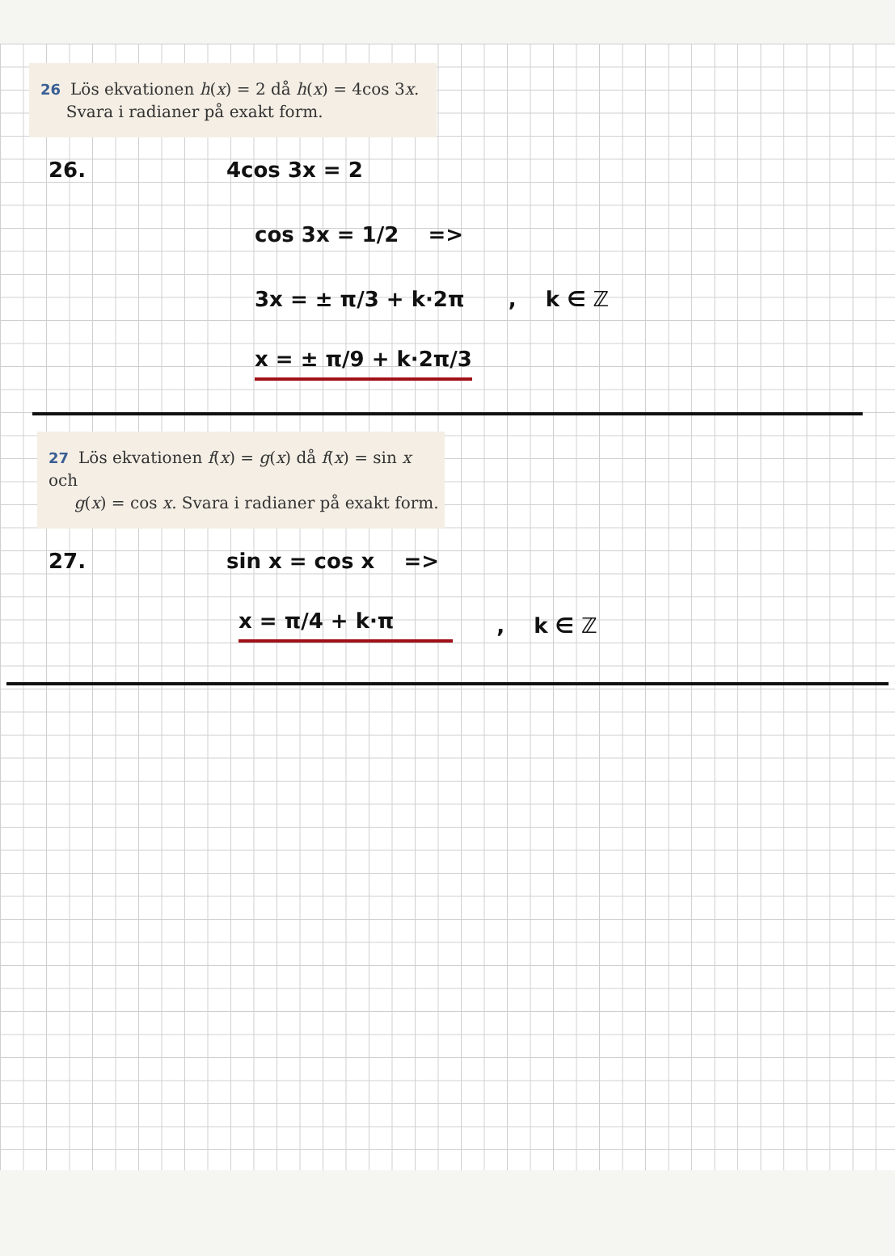26 Lös ekvationen h(x) = 2 då h(x) = 4cos 3x.
Svara i radianer på exakt form.
26. 4cos 3x = 2
cos 3x = 1/2 =>
3x = ± π/3 + k·2π , k ∈ ℤ
x = ± π/9 + k·2π/3
27 Lös ekvationen f(x) = g(x) då f(x) = sin x och
g(x) = cos x. Svara i radianer på exakt form.
27. sin x = cos x =>
x = π/4 + k·π , k ∈ ℤ